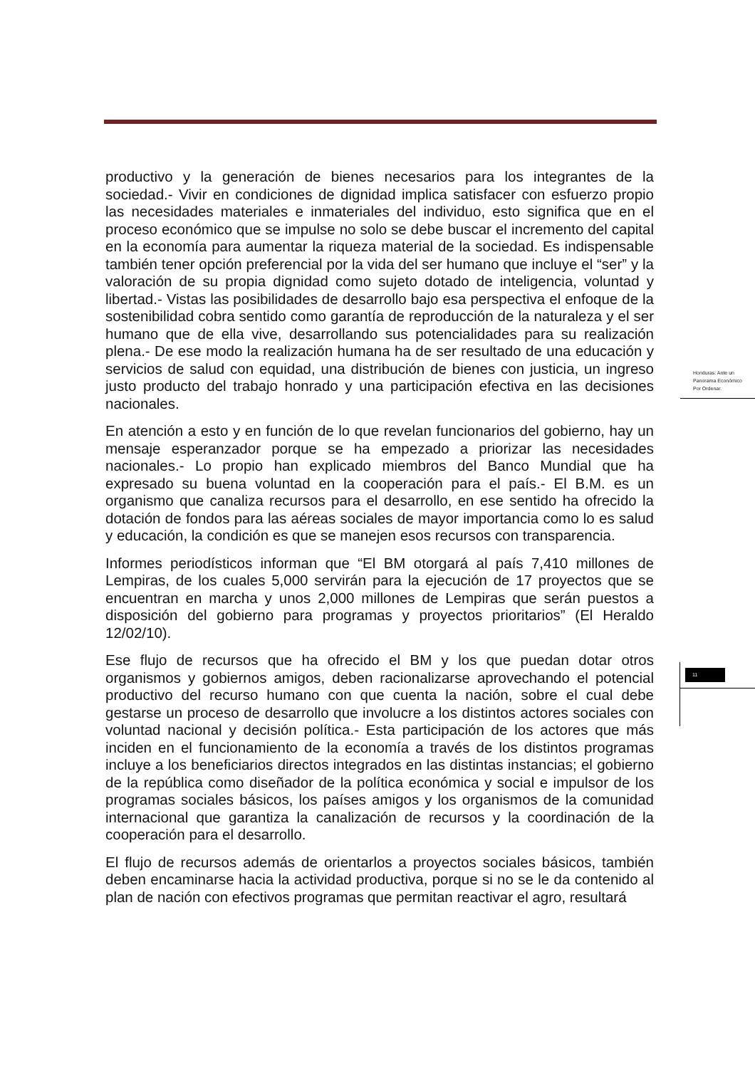productivo y la generación de bienes necesarios para los integrantes de la sociedad.- Vivir en condiciones de dignidad implica satisfacer con esfuerzo propio las necesidades materiales e inmateriales del individuo, esto significa que en el proceso económico que se impulse no solo se debe buscar el incremento del capital en la economía para aumentar la riqueza material de la sociedad. Es indispensable también tener opción preferencial por la vida del ser humano que incluye el “ser” y la valoración de su propia dignidad como sujeto dotado de inteligencia, voluntad y libertad.- Vistas las posibilidades de desarrollo bajo esa perspectiva el enfoque de la sostenibilidad cobra sentido como garantía de reproducción de la naturaleza y el ser humano que de ella vive, desarrollando sus potencialidades para su realización plena.- De ese modo la realización humana ha de ser resultado de una educación y servicios de salud con equidad, una distribución de bienes con justicia, un ingreso justo producto del trabajo honrado y una participación efectiva en las decisiones nacionales.
En atención a esto y en función de lo que revelan funcionarios del gobierno, hay un mensaje esperanzador porque se ha empezado a priorizar las necesidades nacionales.- Lo propio han explicado miembros del Banco Mundial que ha expresado su buena voluntad en la cooperación para el país.- El B.M. es un organismo que canaliza recursos para el desarrollo, en ese sentido ha ofrecido la dotación de fondos para las aéreas sociales de mayor importancia como lo es salud y educación, la condición es que se manejen esos recursos con transparencia.
Informes periodísticos informan que “El BM otorgará al país 7,410 millones de Lempiras, de los cuales 5,000 servirán para la ejecución de 17 proyectos que se encuentran en marcha y unos 2,000 millones de Lempiras que serán puestos a disposición del gobierno para programas y proyectos prioritarios” (El Heraldo 12/02/10).
Ese flujo de recursos que ha ofrecido el BM y los que puedan dotar otros organismos y gobiernos amigos, deben racionalizarse aprovechando el potencial productivo del recurso humano con que cuenta la nación, sobre el cual debe gestarse un proceso de desarrollo que involucre a los distintos actores sociales con voluntad nacional y decisión política.- Esta participación de los actores que más inciden en el funcionamiento de la economía a través de los distintos programas incluye a los beneficiarios directos integrados en las distintas instancias; el gobierno de la república como diseñador de la política económica y social e impulsor de los programas sociales básicos, los países amigos y los organismos de la comunidad internacional que garantiza la canalización de recursos y la coordinación de la cooperación para el desarrollo.
El flujo de recursos además de orientarlos a proyectos sociales básicos, también deben encaminarse hacia la actividad productiva, porque si no se le da contenido al plan de nación con efectivos programas que permitan reactivar el agro, resultará
Honduras: Ante un
Panorama Económico
Por Ordenar.
11